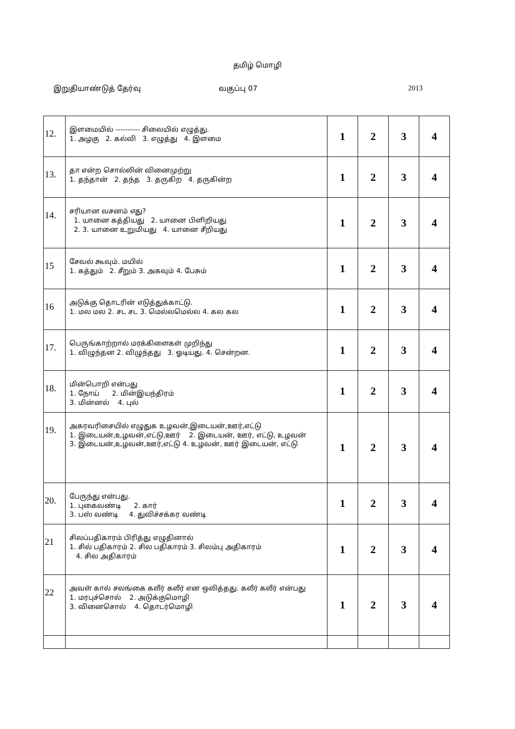தமிழ் மொழி
இறுதியாண்டுத் தேர்வு வகுப்பு 07 2013
| 12. | இளமையில் ---------- சிலையில் எழுத்து. 1. அழகு 2. கல்வி 3. எழுத்து 4. இளமை | 1 | 2 | 3 | 4 |
| 13. | தா என்ற சொல்லின் வினைமுற்று 1. தந்தான் 2. தந்த 3. தருகிற 4. தருகின்ற | 1 | 2 | 3 | 4 |
| 14. | சரியான வசனம் எது? 1. யானை கத்தியது 2. யானை பிளிறியது 2. 3. யானை உறுமியது 4. யானை சீறியது | 1 | 2 | 3 | 4 |
| 15 | சேவல் கூவும். மயில் 1. கத்தும் 2. சீறும் 3. அகவும் 4. பேசும் | 1 | 2 | 3 | 4 |
| 16 | அடுக்கு தொடரின் எடுத்துக்காட்டு. 1. மல மல 2. சட சட 3. மெல்லமெல்ல 4. கல கல | 1 | 2 | 3 | 4 |
| 17. | பெருங்காற்றால் மரக்கிளைகள் முறிந்து 1. விழுந்தன 2. விழுந்தது 3. ஓடியது. 4. சென்றன. | 1 | 2 | 3 | 4 |
| 18. | மின்பொறி என்பது 1. நோய் 2. மின்இயந்திரம் 3. மின்னல் 4. புல் | 1 | 2 | 3 | 4 |
| 19. | அகரவரிசையில் எழுதுக உழவன்,இடையன்,ஊர்,எட்டு 1. இடையன்,உழவன்,எட்டு,ஊர் 2. இடையன், ஊர், எட்டு, உழவன் 3. இடையன்,உழவன்,ஊர்,எட்டு 4. உழவன், ஊர் இடையன், எட்டு | 1 | 2 | 3 | 4 |
| 20. | பேருந்து என்பது. 1. புகைவண்டி 2. கார் 3. பஸ் வண்டி 4. துவிச்சக்கர வண்டி | 1 | 2 | 3 | 4 |
| 21 | சிலப்பதிகாரம் பிரித்து எழுதினால் 1. சில் பதிகாரம் 2. சில பதிகாரம் 3. சிலம்பு அதிகாரம் 4. சில அதிகாரம் | 1 | 2 | 3 | 4 |
| 22 | அவள் கால் சலங்கை கலீர் கலீர் என ஒலித்தது. கலீர் கலீர் என்பது 1. மரபுச்சொல் 2. அடுக்குமொழி 3. வினைசொல் 4. தொடர்மொழி | 1 | 2 | 3 | 4 |